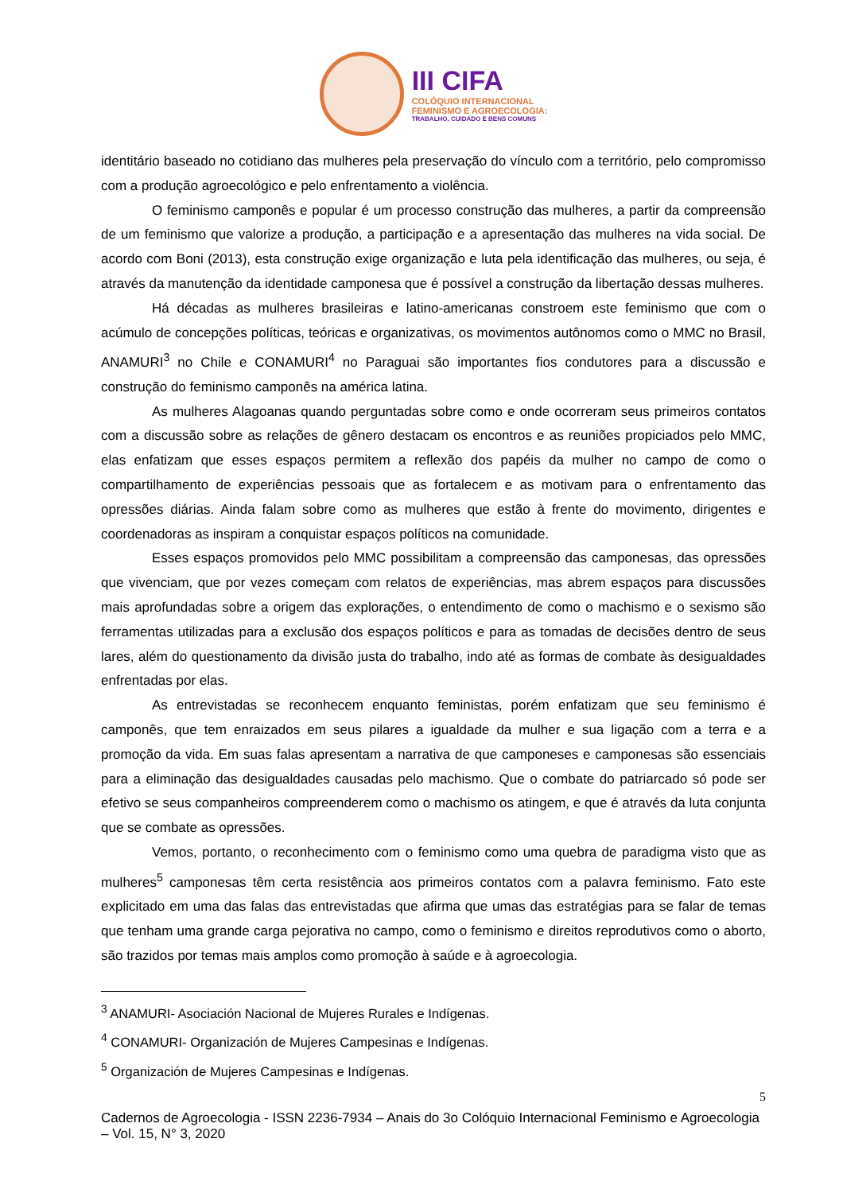III CIFA
COLÓQUIO INTERNACIONAL
FEMINISMO E AGROECOLOGIA:
TRABALHO, CUIDADO E BENS COMUNS
identitário baseado no cotidiano das mulheres pela preservação do vínculo com a território, pelo compromisso com a produção agroecológico e pelo enfrentamento a violência.
O feminismo camponês e popular é um processo construção das mulheres, a partir da compreensão de um feminismo que valorize a produção, a participação e a apresentação das mulheres na vida social. De acordo com Boni (2013), esta construção exige organização e luta pela identificação das mulheres, ou seja, é através da manutenção da identidade camponesa que é possível a construção da libertação dessas mulheres.
Há décadas as mulheres brasileiras e latino-americanas constroem este feminismo que com o acúmulo de concepções políticas, teóricas e organizativas, os movimentos autônomos como o MMC no Brasil, ANAMURI<sup>3</sup> no Chile e CONAMURI<sup>4</sup> no Paraguai são importantes fios condutores para a discussão e construção do feminismo camponês na américa latina.
As mulheres Alagoanas quando perguntadas sobre como e onde ocorreram seus primeiros contatos com a discussão sobre as relações de gênero destacam os encontros e as reuniões propiciados pelo MMC, elas enfatizam que esses espaços permitem a reflexão dos papéis da mulher no campo de como o compartilhamento de experiências pessoais que as fortalecem e as motivam para o enfrentamento das opressões diárias. Ainda falam sobre como as mulheres que estão à frente do movimento, dirigentes e coordenadoras as inspiram a conquistar espaços políticos na comunidade.
Esses espaços promovidos pelo MMC possibilitam a compreensão das camponesas, das opressões que vivenciam, que por vezes começam com relatos de experiências, mas abrem espaços para discussões mais aprofundadas sobre a origem das explorações, o entendimento de como o machismo e o sexismo são ferramentas utilizadas para a exclusão dos espaços políticos e para as tomadas de decisões dentro de seus lares, além do questionamento da divisão justa do trabalho, indo até as formas de combate às desigualdades enfrentadas por elas.
As entrevistadas se reconhecem enquanto feministas, porém enfatizam que seu feminismo é camponês, que tem enraizados em seus pilares a igualdade da mulher e sua ligação com a terra e a promoção da vida. Em suas falas apresentam a narrativa de que camponeses e camponesas são essenciais para a eliminação das desigualdades causadas pelo machismo. Que o combate do patriarcado só pode ser efetivo se seus companheiros compreenderem como o machismo os atingem, e que é através da luta conjunta que se combate as opressões.
Vemos, portanto, o reconhecimento com o feminismo como uma quebra de paradigma visto que as mulheres<sup>5</sup> camponesas têm certa resistência aos primeiros contatos com a palavra feminismo. Fato este explicitado em uma das falas das entrevistadas que afirma que umas das estratégias para se falar de temas que tenham uma grande carga pejorativa no campo, como o feminismo e direitos reprodutivos como o aborto, são trazidos por temas mais amplos como promoção à saúde e à agroecologia.
<sup>3</sup> ANAMURI- Asociación Nacional de Mujeres Rurales e Indígenas.
<sup>4</sup> CONAMURI- Organización de Mujeres Campesinas e Indígenas.
<sup>5</sup> Organización de Mujeres Campesinas e Indígenas.
5
Cadernos de Agroecologia - ISSN 2236-7934 – Anais do 3o Colóquio Internacional Feminismo e Agroecologia – Vol. 15, N° 3, 2020